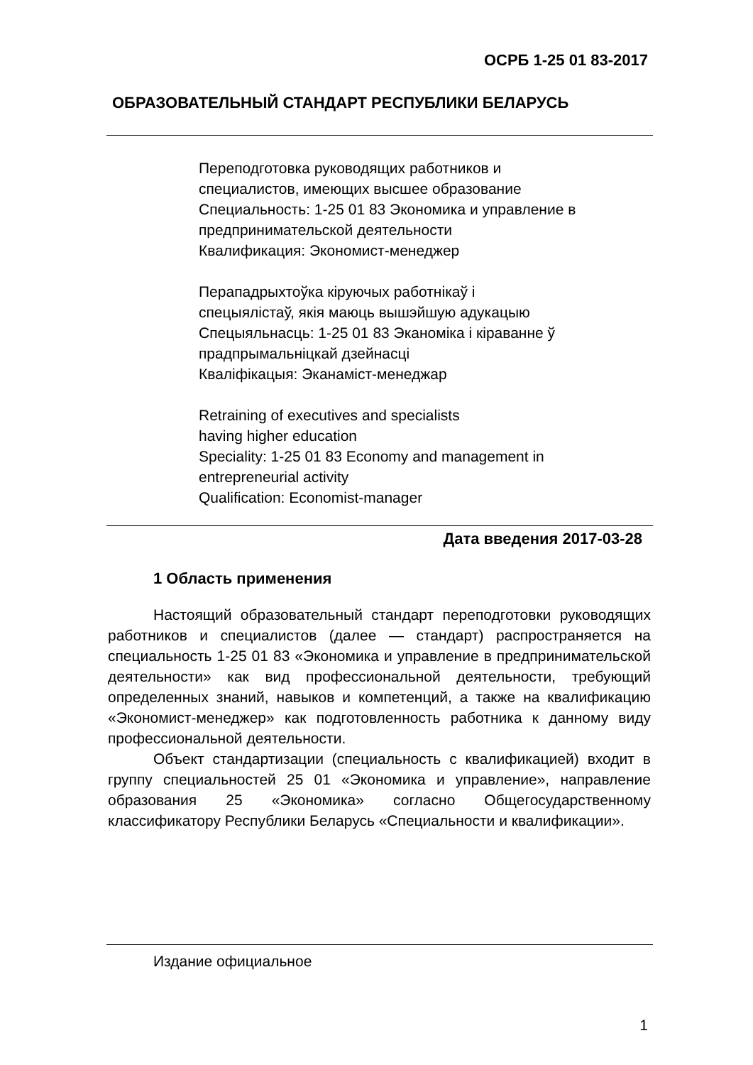ОСРБ 1-25 01 83-2017
ОБРАЗОВАТЕЛЬНЫЙ СТАНДАРТ РЕСПУБЛИКИ БЕЛАРУСЬ
Переподготовка руководящих работников и
специалистов, имеющих высшее образование
Специальность: 1-25 01 83 Экономика и управление в
предпринимательской деятельности
Квалификация: Экономист-менеджер
Перападрыхтоўка кіруючых работнікаў і
спецыялістаў, якія маюць вышэйшую адукацыю
Спецыяльнасць: 1-25 01 83 Эканоміка і кіраванне ў
прадпрымальніцкай дзейнасці
Кваліфікацыя: Эканаміст-менеджар
Retraining of executives and specialists
having higher education
Speciality: 1-25 01 83 Economy and management in
entrepreneurial activity
Qualification: Economist-manager
Дата введения 2017-03-28
1 Область применения
Настоящий образовательный стандарт переподготовки руководящих работников и специалистов (далее — стандарт) распространяется на специальность 1-25 01 83 «Экономика и управление в предпринимательской деятельности» как вид профессиональной деятельности, требующий определенных знаний, навыков и компетенций, а также на квалификацию «Экономист-менеджер» как подготовленность работника к данному виду профессиональной деятельности.
Объект стандартизации (специальность с квалификацией) входит в группу специальностей 25 01 «Экономика и управление», направление образования 25 «Экономика» согласно Общегосударственному классификатору Республики Беларусь «Специальности и квалификации».
Издание официальное
1